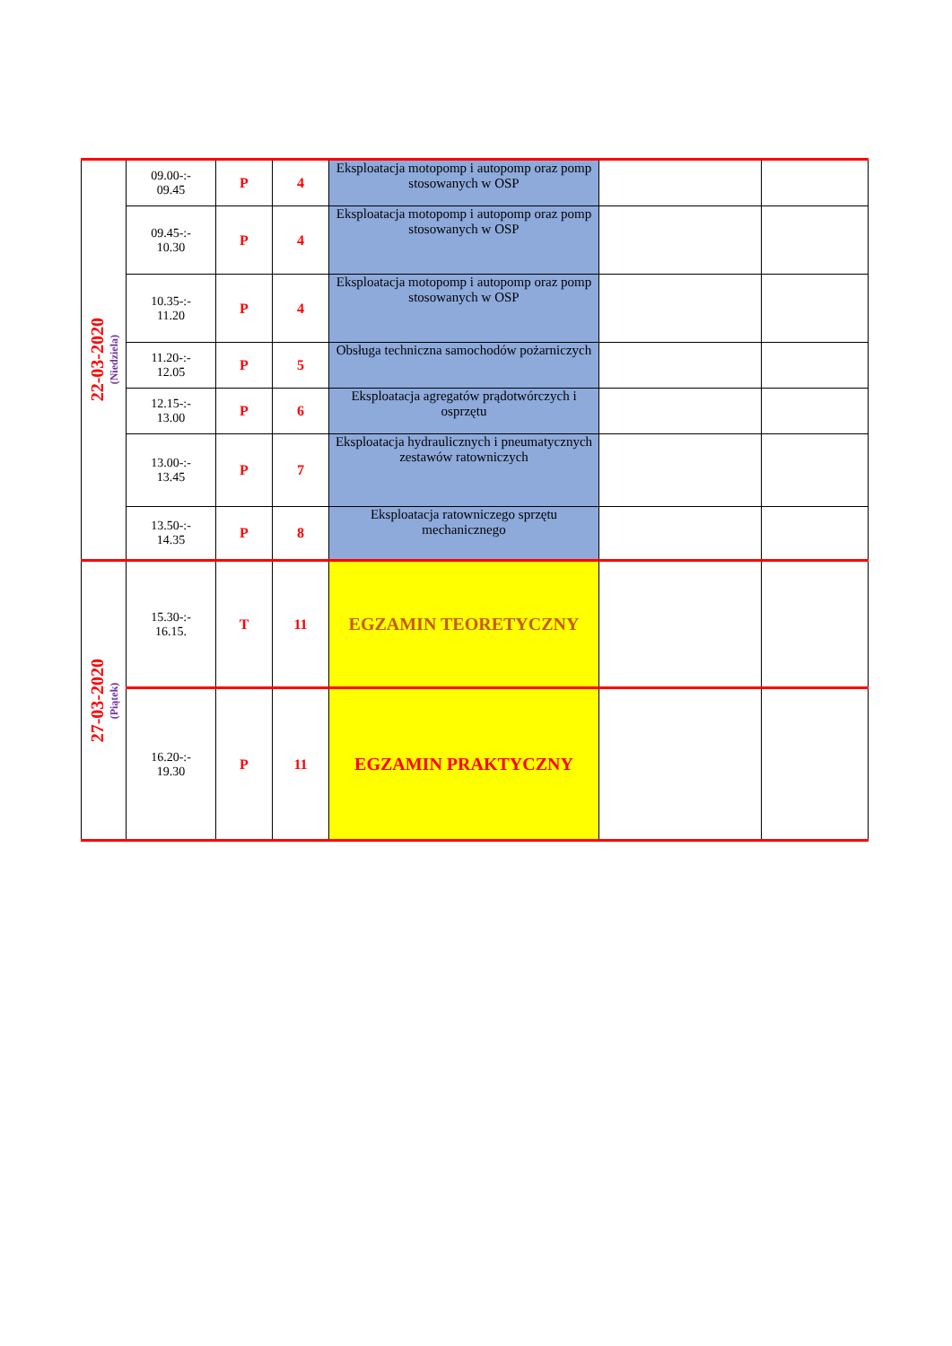| 22-03-2020 (Niedziela) | 09.00-:- 09.45 | P | 4 | Eksploatacja motopomp i autopomp oraz pomp stosowanych w OSP | | |
| | 09.45-:- 10.30 | P | 4 | Eksploatacja motopomp i autopomp oraz pomp stosowanych w OSP | | |
| | 10.35-:- 11.20 | P | 4 | Eksploatacja motopomp i autopomp oraz pomp stosowanych w OSP | | |
| | 11.20-:- 12.05 | P | 5 | Obsługa techniczna samochodów pożarniczych | | |
| | 12.15-:- 13.00 | P | 6 | Eksploatacja agregatów prądotwórczych i osprzętu | | |
| | 13.00-:- 13.45 | P | 7 | Eksploatacja hydraulicznych i pneumatycznych zestawów ratowniczych | | |
| | 13.50-:- 14.35 | P | 8 | Eksploatacja ratowniczego sprzętu mechanicznego | | |
| 27-03-2020 (Piątek) | 15.30-:- 16.15. | T | 11 | EGZAMIN TEORETYCZNY | | |
| | 16.20-:- 19.30 | P | 11 | EGZAMIN PRAKTYCZNY | | |